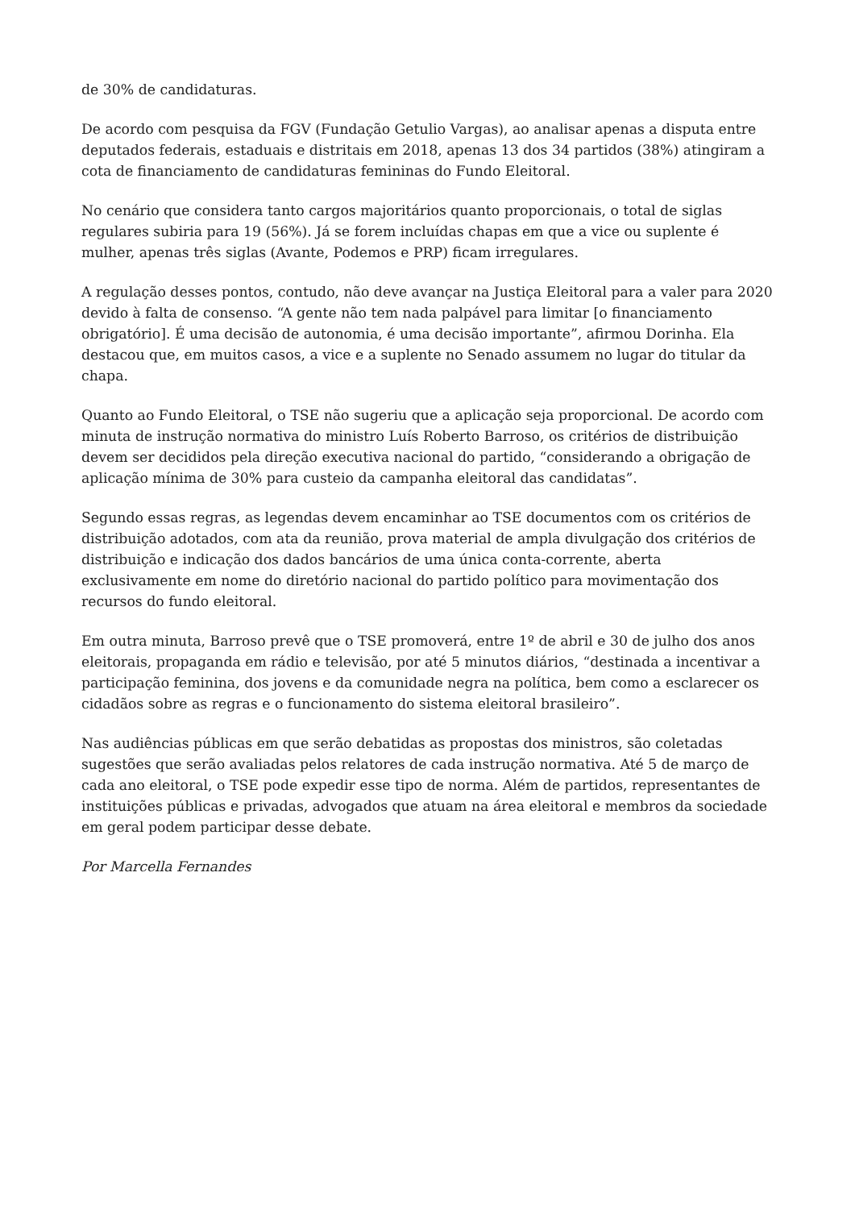de 30% de candidaturas.
De acordo com pesquisa da FGV (Fundação Getulio Vargas), ao analisar apenas a disputa entre deputados federais, estaduais e distritais em 2018, apenas 13 dos 34 partidos (38%) atingiram a cota de financiamento de candidaturas femininas do Fundo Eleitoral.
No cenário que considera tanto cargos majoritários quanto proporcionais, o total de siglas regulares subiria para 19 (56%). Já se forem incluídas chapas em que a vice ou suplente é mulher, apenas três siglas (Avante, Podemos e PRP) ficam irregulares.
A regulação desses pontos, contudo, não deve avançar na Justiça Eleitoral para a valer para 2020 devido à falta de consenso. “A gente não tem nada palpável para limitar [o financiamento obrigatório]. É uma decisão de autonomia, é uma decisão importante”, afirmou Dorinha. Ela destacou que, em muitos casos, a vice e a suplente no Senado assumem no lugar do titular da chapa.
Quanto ao Fundo Eleitoral, o TSE não sugeriu que a aplicação seja proporcional. De acordo com minuta de instrução normativa do ministro Luís Roberto Barroso, os critérios de distribuição devem ser decididos pela direção executiva nacional do partido, “considerando a obrigação de aplicação mínima de 30% para custeio da campanha eleitoral das candidatas”.
Segundo essas regras, as legendas devem encaminhar ao TSE documentos com os critérios de distribuição adotados, com ata da reunião, prova material de ampla divulgação dos critérios de distribuição e indicação dos dados bancários de uma única conta-corrente, aberta exclusivamente em nome do diretório nacional do partido político para movimentação dos recursos do fundo eleitoral.
Em outra minuta, Barroso prevê que o TSE promoverá, entre 1º de abril e 30 de julho dos anos eleitorais, propaganda em rádio e televisão, por até 5 minutos diários, “destinada a incentivar a participação feminina, dos jovens e da comunidade negra na política, bem como a esclarecer os cidadãos sobre as regras e o funcionamento do sistema eleitoral brasileiro”.
Nas audiências públicas em que serão debatidas as propostas dos ministros, são coletadas sugestões que serão avaliadas pelos relatores de cada instrução normativa. Até 5 de março de cada ano eleitoral, o TSE pode expedir esse tipo de norma. Além de partidos, representantes de instituições públicas e privadas, advogados que atuam na área eleitoral e membros da sociedade em geral podem participar desse debate.
Por Marcella Fernandes